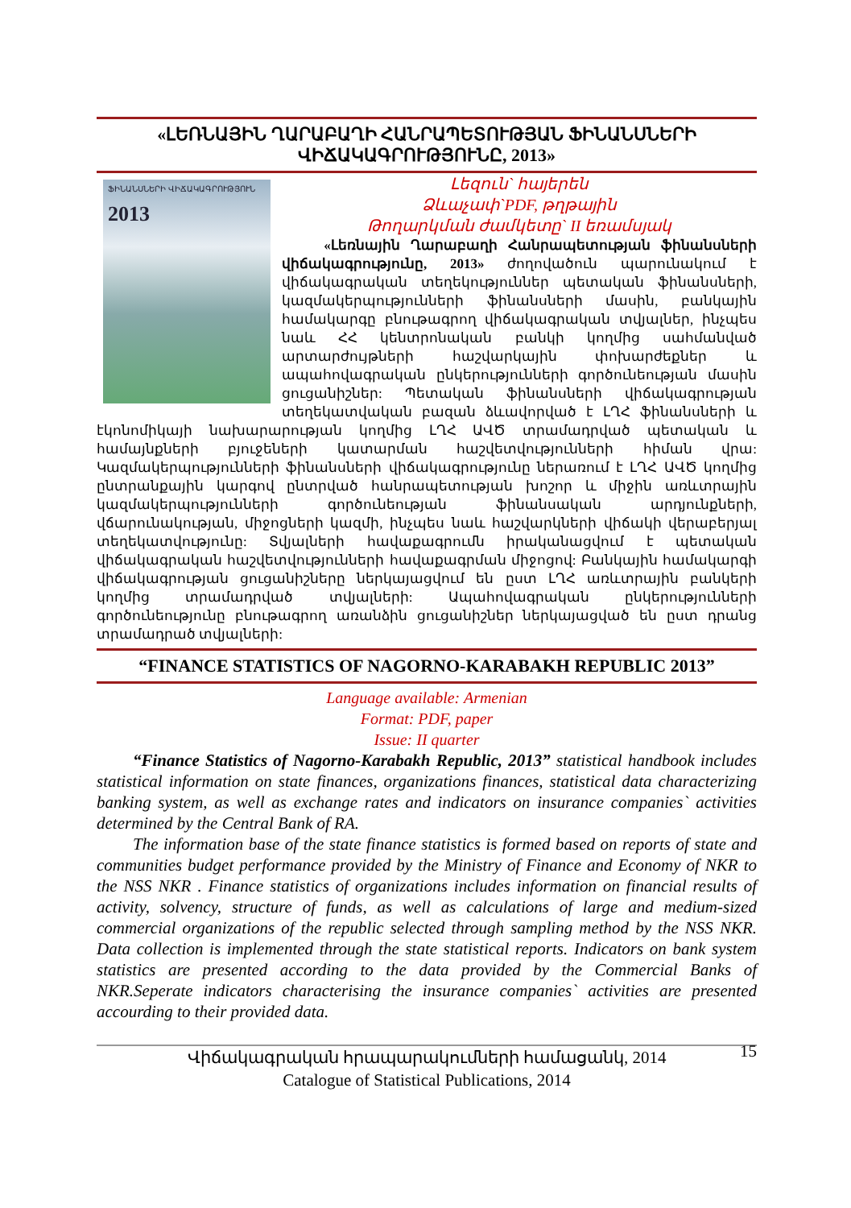«ԼԵՌՆԱՅԻՆ ՂԱՐԱԲԱՂԻ ՀԱՆՐԱՊԵՏՈՒԹՅԱՆ ՖԻՆԱՆՍՆԵՐԻ ՎԻՃԱԿԱԳՐՈՒԹՅՈՒՆԸ, 2013»
ՖԻՆԱՆՍՆԵՐԻ ՎԻՃԱԿԱԳՐՈՒԹՅՈՒՆ
2013
Լեզուն` հայերեն
Ձևաչափ`PDF, թղթային
Թողարկման ժամկետը` II եռամսյակ
«Լեռնային Ղարաբաղի Հանրապետության ֆինանսների վիճակագրությունը, 2013» ժողովածուն պարունակում է վիճակագրական տեղեկություններ պետական ֆինանսների, կազմակերպությունների ֆինանսների մասին, բանկային համակարգը բնութագրող վիճակագրական տվյալներ, ինչպես նաև ՀՀ կենտրոնական բանկի կողմից սահմանված արտարժույթների հաշվարկային փոխարժեքներ և ապահովագրական ընկերությունների գործունեության մասին ցուցանիշներ: Պետական ֆինանսների վիճակագրության տեղեկատվական բազան ձևավորված է ԼՂՀ ֆինանսների և էկոնոմիկայի նախարարության կողմից ԼՂՀ ԱՎԾ տրամադրված պետական և համայնքների բյուջեների կատարման հաշվետվությունների հիման վրա: Կազմակերպությունների ֆինանսների վիճակագրությունը ներառում է ԼՂՀ ԱՎԾ կողմից ընտրանքային կարգով ընտրված հանրապետության խոշոր և միջին առևտրային կազմակերպությունների գործունեության ֆինանսական արդյունքների, վճարունակության, միջոցների կազմի, ինչպես նաև հաշվարկների վիճակի վերաբերյալ տեղեկատվությունը: Տվյալների հավաքագրումն իրականացվում է պետական վիճակագրական հաշվետվությունների հավաքագրման միջոցով: Բանկային համակարգի վիճակագրության ցուցանիշները ներկայացվում են ըստ ԼՂՀ առևտրային բանկերի կողմից տրամադրված տվյալների: Ապահովագրական ընկերությունների գործունեությունը բնութագրող առանձին ցուցանիշներ ներկայացված են ըստ դրանց տրամադրած տվյալների:
“FINANCE STATISTICS OF NAGORNO-KARABAKH REPUBLIC 2013”
Language available: Armenian
Format: PDF, paper
Issue: II quarter
“Finance Statistics of Nagorno-Karabakh Republic, 2013” statistical handbook includes statistical information on state finances, organizations finances, statistical data characterizing banking system, as well as exchange rates and indicators on insurance companies` activities determined by the Central Bank of RA.
The information base of the state finance statistics is formed based on reports of state and communities budget performance provided by the Ministry of Finance and Economy of NKR to the NSS NKR . Finance statistics of organizations includes information on financial results of activity, solvency, structure of funds, as well as calculations of large and medium-sized commercial organizations of the republic selected through sampling method by the NSS NKR. Data collection is implemented through the state statistical reports. Indicators on bank system statistics are presented according to the data provided by the Commercial Banks of NKR.Seperate indicators characterising the insurance companies` activities are presented accourding to their provided data.
Վիճակագրական հրապարակումների համացանկ, 2014
Catalogue of Statistical Publications, 2014
15